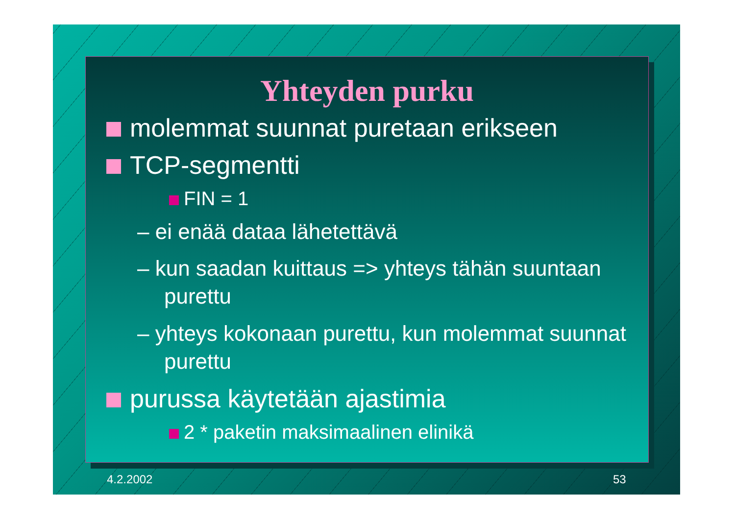Yhteyden purku
molemmat suunnat puretaan erikseen
TCP-segmentti
FIN = 1
– ei enää dataa lähetettävä
– kun saadan kuittaus => yhteys tähän suuntaan purettu
– yhteys kokonaan purettu, kun molemmat suunnat purettu
purussa käytetään ajastimia
2 * paketin maksimaalinen elinikä
4.2.2002 53